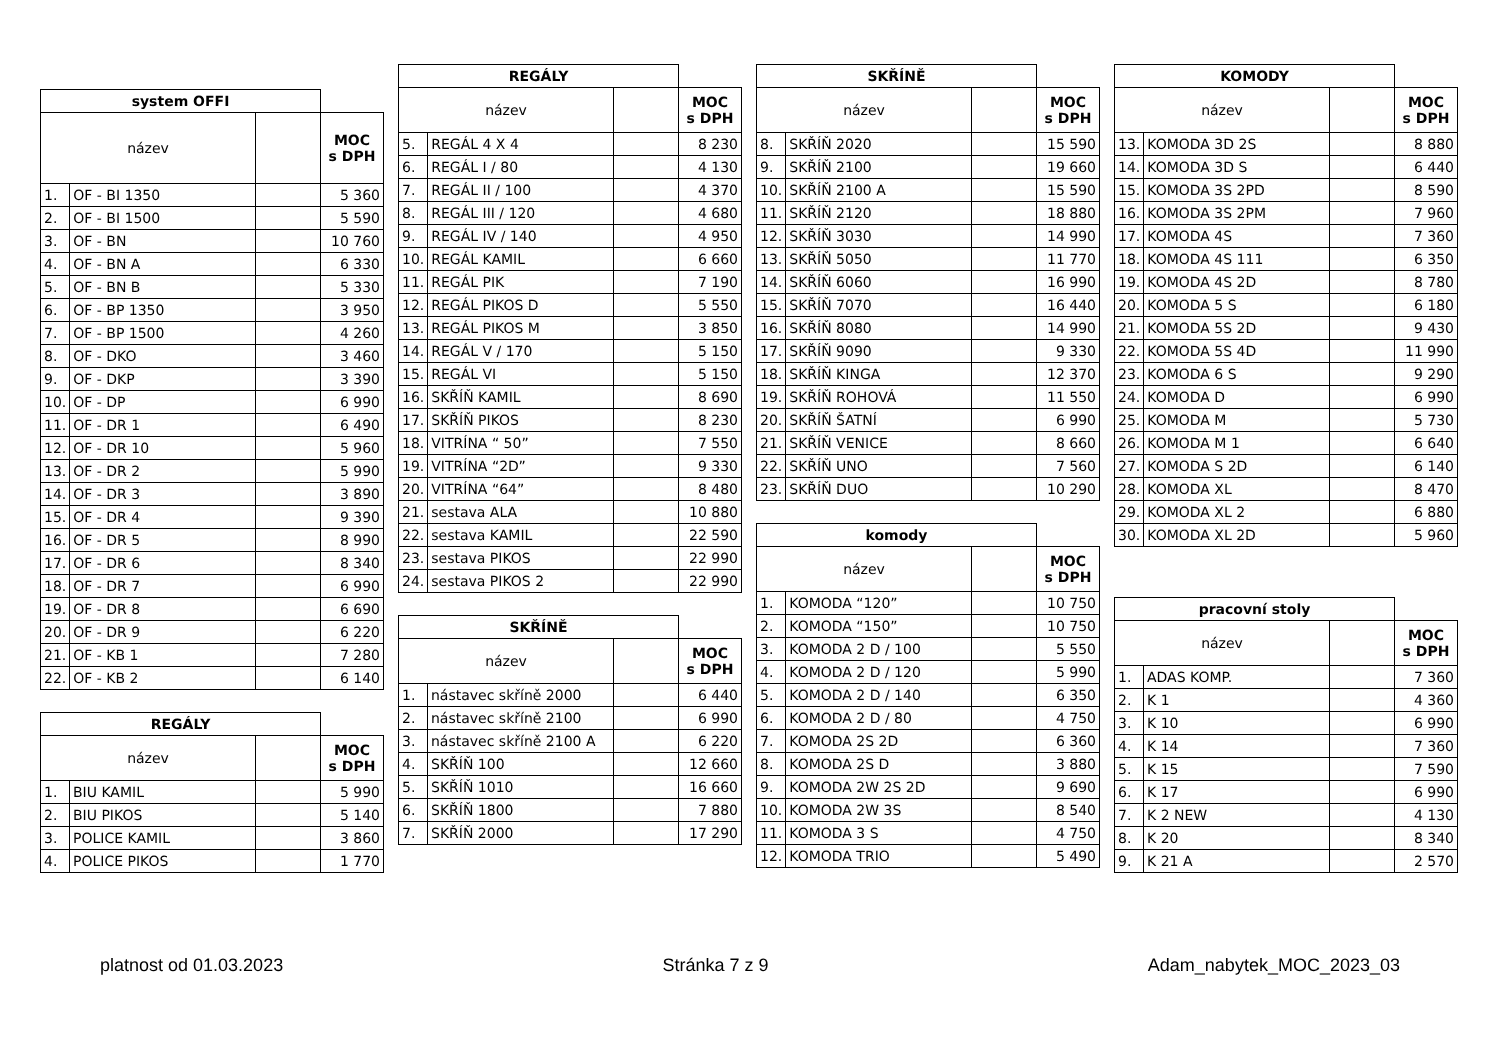| system OFFI | | | |
| název | | | MOC s DPH |
| 1. | OF - BI 1350 | | 5 360 |
| 2. | OF - BI 1500 | | 5 590 |
| 3. | OF - BN | | 10 760 |
| 4. | OF - BN A | | 6 330 |
| 5. | OF - BN B | | 5 330 |
| 6. | OF - BP 1350 | | 3 950 |
| 7. | OF - BP 1500 | | 4 260 |
| 8. | OF - DKO | | 3 460 |
| 9. | OF - DKP | | 3 390 |
| 10. | OF - DP | | 6 990 |
| 11. | OF - DR 1 | | 6 490 |
| 12. | OF - DR 10 | | 5 960 |
| 13. | OF - DR 2 | | 5 990 |
| 14. | OF - DR 3 | | 3 890 |
| 15. | OF - DR 4 | | 9 390 |
| 16. | OF - DR 5 | | 8 990 |
| 17. | OF - DR 6 | | 8 340 |
| 18. | OF - DR 7 | | 6 990 |
| 19. | OF - DR 8 | | 6 690 |
| 20. | OF - DR 9 | | 6 220 |
| 21. | OF - KB 1 | | 7 280 |
| 22. | OF - KB 2 | | 6 140 |
| REGÁLY | | | |
| název | | | MOC s DPH |
| 1. | BIU KAMIL | | 5 990 |
| 2. | BIU PIKOS | | 5 140 |
| 3. | POLICE KAMIL | | 3 860 |
| 4. | POLICE PIKOS | | 1 770 |
| REGÁLY | | | |
| název | | | MOC s DPH |
| 5. | REGÁL 4 X 4 | | 8 230 |
| 6. | REGÁL I / 80 | | 4 130 |
| 7. | REGÁL II / 100 | | 4 370 |
| 8. | REGÁL III / 120 | | 4 680 |
| 9. | REGÁL IV / 140 | | 4 950 |
| 10. | REGÁL KAMIL | | 6 660 |
| 11. | REGÁL PIK | | 7 190 |
| 12. | REGÁL PIKOS D | | 5 550 |
| 13. | REGÁL PIKOS M | | 3 850 |
| 14. | REGÁL V / 170 | | 5 150 |
| 15. | REGÁL VI | | 5 150 |
| 16. | SKŘÍŇ KAMIL | | 8 690 |
| 17. | SKŘÍŇ PIKOS | | 8 230 |
| 18. | VITRÍNA “ 50” | | 7 550 |
| 19. | VITRÍNA “2D” | | 9 330 |
| 20. | VITRÍNA “64” | | 8 480 |
| 21. | sestava ALA | | 10 880 |
| 22. | sestava KAMIL | | 22 590 |
| 23. | sestava PIKOS | | 22 990 |
| 24. | sestava PIKOS 2 | | 22 990 |
| SKŘÍNĚ | | | |
| název | | | MOC s DPH |
| 1. | nástavec skříně 2000 | | 6 440 |
| 2. | nástavec skříně 2100 | | 6 990 |
| 3. | nástavec skříně 2100 A | | 6 220 |
| 4. | SKŘÍŇ 100 | | 12 660 |
| 5. | SKŘÍŇ 1010 | | 16 660 |
| 6. | SKŘÍŇ 1800 | | 7 880 |
| 7. | SKŘÍŇ 2000 | | 17 290 |
| SKŘÍNĚ | | | |
| název | | | MOC s DPH |
| 8. | SKŘÍŇ 2020 | | 15 590 |
| 9. | SKŘÍŇ 2100 | | 19 660 |
| 10. | SKŘÍŇ 2100 A | | 15 590 |
| 11. | SKŘÍŇ 2120 | | 18 880 |
| 12. | SKŘÍŇ 3030 | | 14 990 |
| 13. | SKŘÍŇ 5050 | | 11 770 |
| 14. | SKŘÍŇ 6060 | | 16 990 |
| 15. | SKŘÍŇ 7070 | | 16 440 |
| 16. | SKŘÍŇ 8080 | | 14 990 |
| 17. | SKŘÍŇ 9090 | | 9 330 |
| 18. | SKŘÍŇ KINGA | | 12 370 |
| 19. | SKŘÍŇ ROHOVÁ | | 11 550 |
| 20. | SKŘÍŇ ŠATNÍ | | 6 990 |
| 21. | SKŘÍŇ VENICE | | 8 660 |
| 22. | SKŘÍŇ UNO | | 7 560 |
| 23. | SKŘÍŇ DUO | | 10 290 |
| komody | | | |
| název | | | MOC s DPH |
| 1. | KOMODA “120” | | 10 750 |
| 2. | KOMODA “150” | | 10 750 |
| 3. | KOMODA 2 D / 100 | | 5 550 |
| 4. | KOMODA 2 D / 120 | | 5 990 |
| 5. | KOMODA 2 D / 140 | | 6 350 |
| 6. | KOMODA 2 D / 80 | | 4 750 |
| 7. | KOMODA 2S 2D | | 6 360 |
| 8. | KOMODA 2S D | | 3 880 |
| 9. | KOMODA 2W 2S 2D | | 9 690 |
| 10. | KOMODA 2W 3S | | 8 540 |
| 11. | KOMODA 3 S | | 4 750 |
| 12. | KOMODA TRIO | | 5 490 |
| KOMODY | | | |
| název | | | MOC s DPH |
| 13. | KOMODA 3D 2S | | 8 880 |
| 14. | KOMODA 3D S | | 6 440 |
| 15. | KOMODA 3S 2PD | | 8 590 |
| 16. | KOMODA 3S 2PM | | 7 960 |
| 17. | KOMODA 4S | | 7 360 |
| 18. | KOMODA 4S 111 | | 6 350 |
| 19. | KOMODA 4S 2D | | 8 780 |
| 20. | KOMODA 5 S | | 6 180 |
| 21. | KOMODA 5S 2D | | 9 430 |
| 22. | KOMODA 5S 4D | | 11 990 |
| 23. | KOMODA 6 S | | 9 290 |
| 24. | KOMODA D | | 6 990 |
| 25. | KOMODA M | | 5 730 |
| 26. | KOMODA M 1 | | 6 640 |
| 27. | KOMODA S 2D | | 6 140 |
| 28. | KOMODA XL | | 8 470 |
| 29. | KOMODA XL 2 | | 6 880 |
| 30. | KOMODA XL 2D | | 5 960 |
| pracovní stoly | | | |
| název | | | MOC s DPH |
| 1. | ADAS KOMP. | | 7 360 |
| 2. | K 1 | | 4 360 |
| 3. | K 10 | | 6 990 |
| 4. | K 14 | | 7 360 |
| 5. | K 15 | | 7 590 |
| 6. | K 17 | | 6 990 |
| 7. | K 2 NEW | | 4 130 |
| 8. | K 20 | | 8 340 |
| 9. | K 21 A | | 2 570 |
platnost od 01.03.2023 Stránka 7 z 9 Adam_nabytek_MOC_2023_03